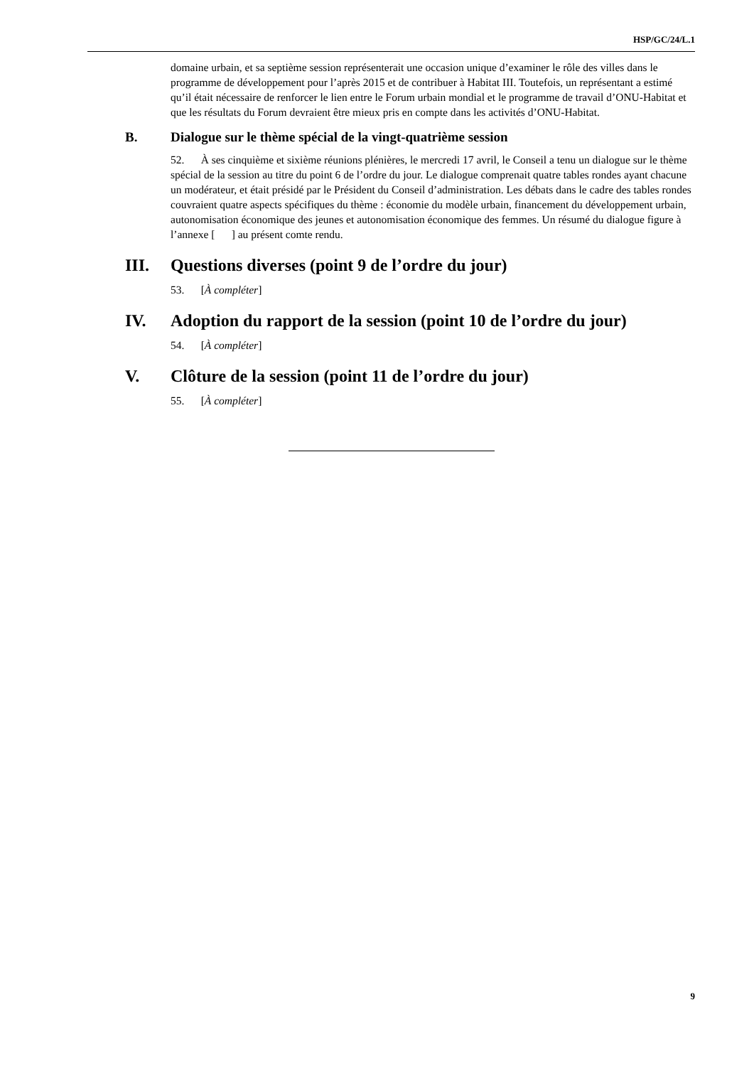HSP/GC/24/L.1
domaine urbain, et sa septième session représenterait une occasion unique d’examiner le rôle des villes dans le programme de développement pour l’après 2015 et de contribuer à Habitat III. Toutefois, un représentant a estimé qu’il était nécessaire de renforcer le lien entre le Forum urbain mondial et le programme de travail d’ONU-Habitat et que les résultats du Forum devraient être mieux pris en compte dans les activités d’ONU-Habitat.
B. Dialogue sur le thème spécial de la vingt-quatrième session
52. À ses cinquième et sixième réunions plénières, le mercredi 17 avril, le Conseil a tenu un dialogue sur le thème spécial de la session au titre du point 6 de l’ordre du jour. Le dialogue comprenait quatre tables rondes ayant chacune un modérateur, et était présidé par le Président du Conseil d’administration. Les débats dans le cadre des tables rondes couvraient quatre aspects spécifiques du thème : économie du modèle urbain, financement du développement urbain, autonomisation économique des jeunes et autonomisation économique des femmes. Un résumé du dialogue figure à l’annexe [ ] au présent comte rendu.
III. Questions diverses (point 9 de l’ordre du jour)
53. [À compléter]
IV. Adoption du rapport de la session (point 10 de l’ordre du jour)
54. [À compléter]
V. Clôture de la session (point 11 de l’ordre du jour)
55. [À compléter]
9